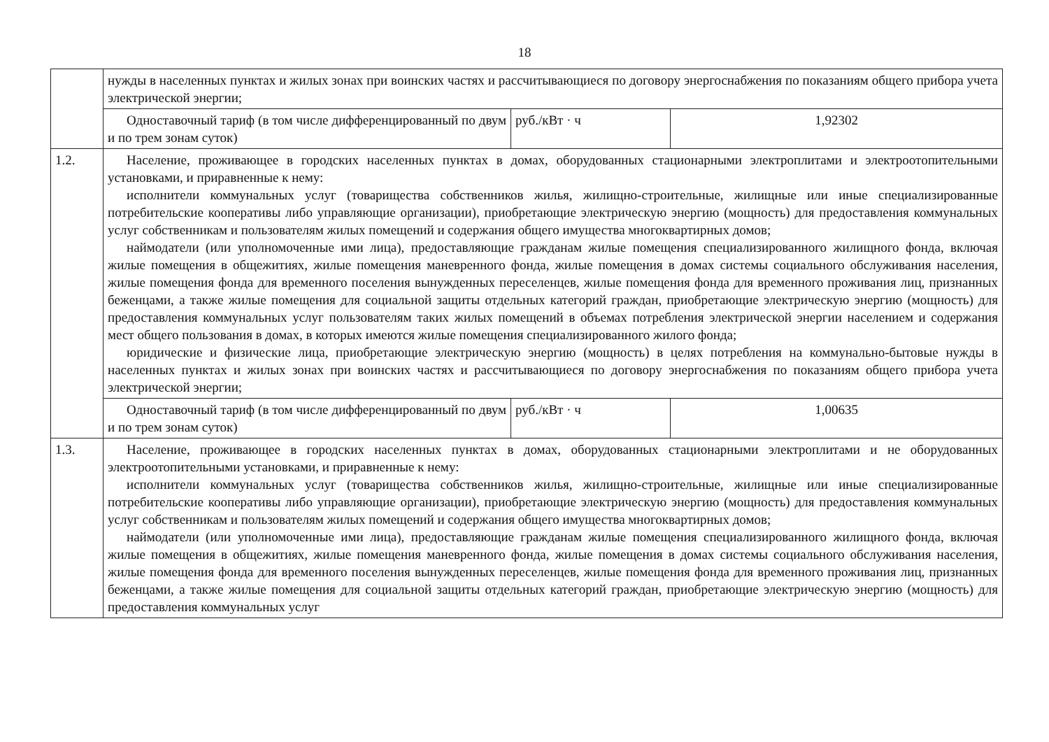18
| | нужды в населенных пунктах и жилых зонах при воинских частях и рассчитывающиеся по договору энергоснабжения по показаниям общего прибора учета электрической энергии; | | |
| | Одноставочный тариф (в том числе дифференцированный по двум и по трем зонам суток) | руб./кВт · ч | 1,92302 |
| 1.2. | Население, проживающее в городских населенных пунктах в домах, оборудованных стационарными электроплитами и электроотопительными установками, и приравненные к нему: исполнители коммунальных услуг (товарищества собственников жилья, жилищно-строительные, жилищные или иные специализированные потребительские кооперативы либо управляющие организации), приобретающие электрическую энергию (мощность) для предоставления коммунальных услуг собственникам и пользователям жилых помещений и содержания общего имущества многоквартирных домов; наймодатели (или уполномоченные ими лица), предоставляющие гражданам жилые помещения специализированного жилищного фонда, включая жилые помещения в общежитиях, жилые помещения маневренного фонда, жилые помещения в домах системы социального обслуживания населения, жилые помещения фонда для временного поселения вынужденных переселенцев, жилые помещения фонда для временного проживания лиц, признанных беженцами, а также жилые помещения для социальной защиты отдельных категорий граждан, приобретающие электрическую энергию (мощность) для предоставления коммунальных услуг пользователям таких жилых помещений в объемах потребления электрической энергии населением и содержания мест общего пользования в домах, в которых имеются жилые помещения специализированного жилого фонда; юридические и физические лица, приобретающие электрическую энергию (мощность) в целях потребления на коммунально-бытовые нужды в населенных пунктах и жилых зонах при воинских частях и рассчитывающиеся по договору энергоснабжения по показаниям общего прибора учета электрической энергии; | | |
| | Одноставочный тариф (в том числе дифференцированный по двум и по трем зонам суток) | руб./кВт · ч | 1,00635 |
| 1.3. | Население, проживающее в городских населенных пунктах в домах, оборудованных стационарными электроплитами и не оборудованных электроотопительными установками, и приравненные к нему: исполнители коммунальных услуг (товарищества собственников жилья, жилищно-строительные, жилищные или иные специализированные потребительские кооперативы либо управляющие организации), приобретающие электрическую энергию (мощность) для предоставления коммунальных услуг собственникам и пользователям жилых помещений и содержания общего имущества многоквартирных домов; наймодатели (или уполномоченные ими лица), предоставляющие гражданам жилые помещения специализированного жилищного фонда, включая жилые помещения в общежитиях, жилые помещения маневренного фонда, жилые помещения в домах системы социального обслуживания населения, жилые помещения фонда для временного поселения вынужденных переселенцев, жилые помещения фонда для временного проживания лиц, признанных беженцами, а также жилые помещения для социальной защиты отдельных категорий граждан, приобретающие электрическую энергию (мощность) для предоставления коммунальных услуг | | |